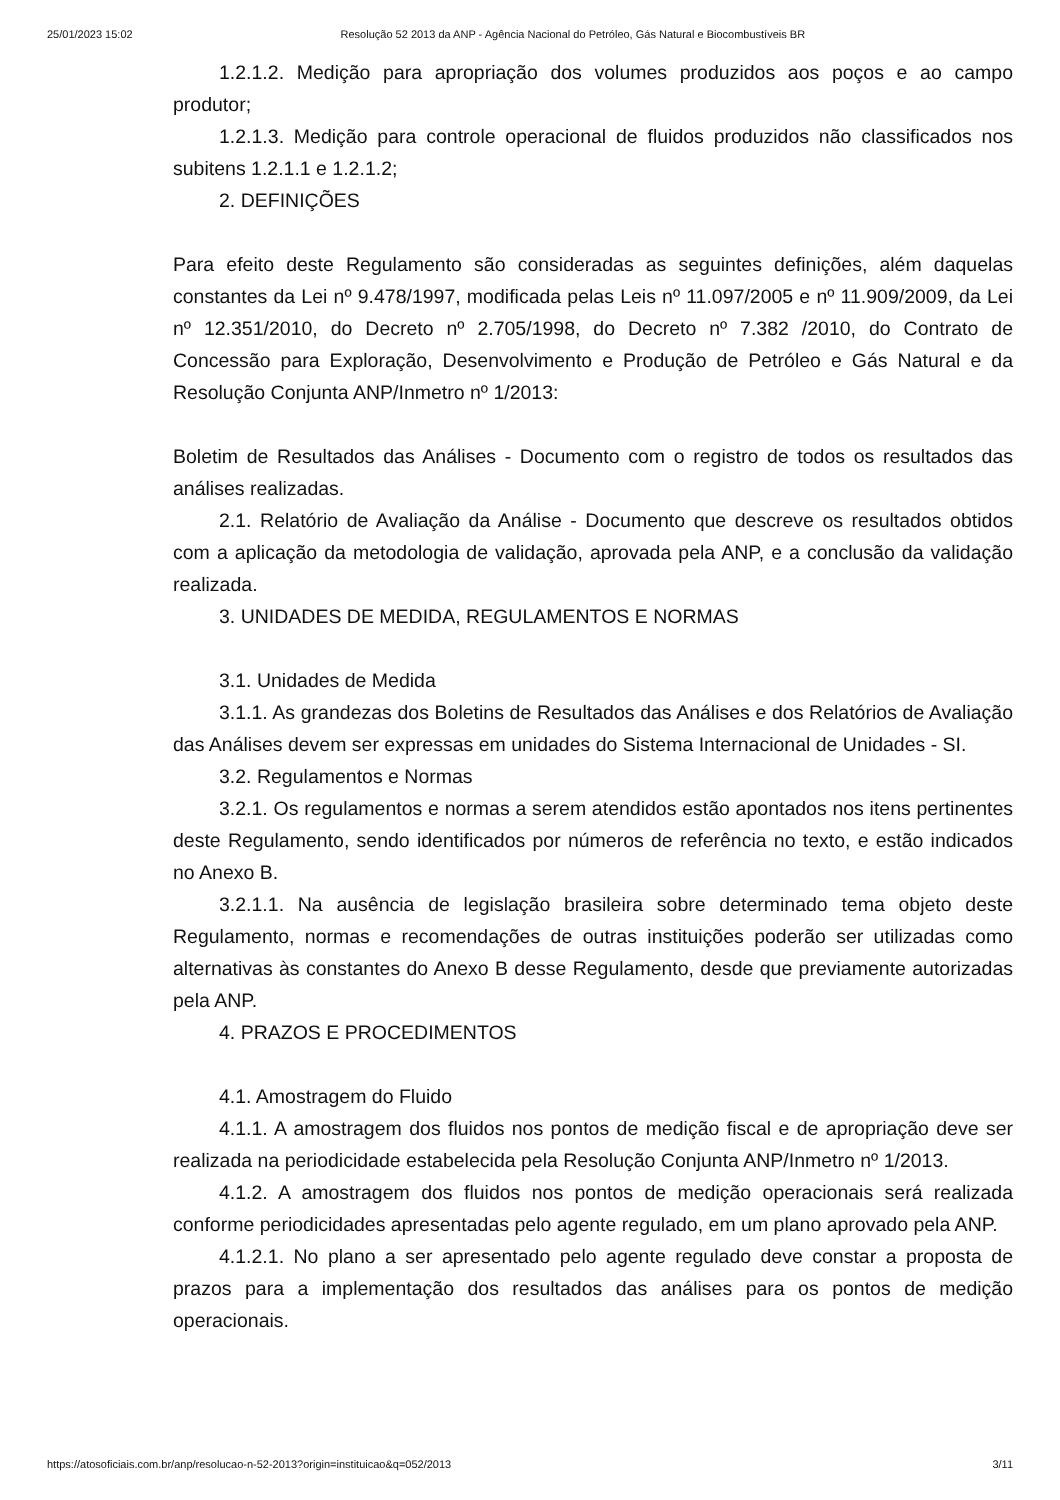25/01/2023 15:02 Resolução 52 2013 da ANP - Agência Nacional do Petróleo, Gás Natural e Biocombustíveis BR
1.2.1.2. Medição para apropriação dos volumes produzidos aos poços e ao campo produtor;
1.2.1.3. Medição para controle operacional de fluidos produzidos não classificados nos subitens 1.2.1.1 e 1.2.1.2;
2. DEFINIÇÕES
Para efeito deste Regulamento são consideradas as seguintes definições, além daquelas constantes da Lei nº 9.478/1997, modificada pelas Leis nº 11.097/2005 e nº 11.909/2009, da Lei nº 12.351/2010, do Decreto nº 2.705/1998, do Decreto nº 7.382 /2010, do Contrato de Concessão para Exploração, Desenvolvimento e Produção de Petróleo e Gás Natural e da Resolução Conjunta ANP/Inmetro nº 1/2013:
Boletim de Resultados das Análises - Documento com o registro de todos os resultados das análises realizadas.
2.1. Relatório de Avaliação da Análise - Documento que descreve os resultados obtidos com a aplicação da metodologia de validação, aprovada pela ANP, e a conclusão da validação realizada.
3. UNIDADES DE MEDIDA, REGULAMENTOS E NORMAS
3.1. Unidades de Medida
3.1.1. As grandezas dos Boletins de Resultados das Análises e dos Relatórios de Avaliação das Análises devem ser expressas em unidades do Sistema Internacional de Unidades - SI.
3.2. Regulamentos e Normas
3.2.1. Os regulamentos e normas a serem atendidos estão apontados nos itens pertinentes deste Regulamento, sendo identificados por números de referência no texto, e estão indicados no Anexo B.
3.2.1.1. Na ausência de legislação brasileira sobre determinado tema objeto deste Regulamento, normas e recomendações de outras instituições poderão ser utilizadas como alternativas às constantes do Anexo B desse Regulamento, desde que previamente autorizadas pela ANP.
4. PRAZOS E PROCEDIMENTOS
4.1. Amostragem do Fluido
4.1.1. A amostragem dos fluidos nos pontos de medição fiscal e de apropriação deve ser realizada na periodicidade estabelecida pela Resolução Conjunta ANP/Inmetro nº 1/2013.
4.1.2. A amostragem dos fluidos nos pontos de medição operacionais será realizada conforme periodicidades apresentadas pelo agente regulado, em um plano aprovado pela ANP.
4.1.2.1. No plano a ser apresentado pelo agente regulado deve constar a proposta de prazos para a implementação dos resultados das análises para os pontos de medição operacionais.
https://atosoficiais.com.br/anp/resolucao-n-52-2013?origin=instituicao&q=052/2013 3/11